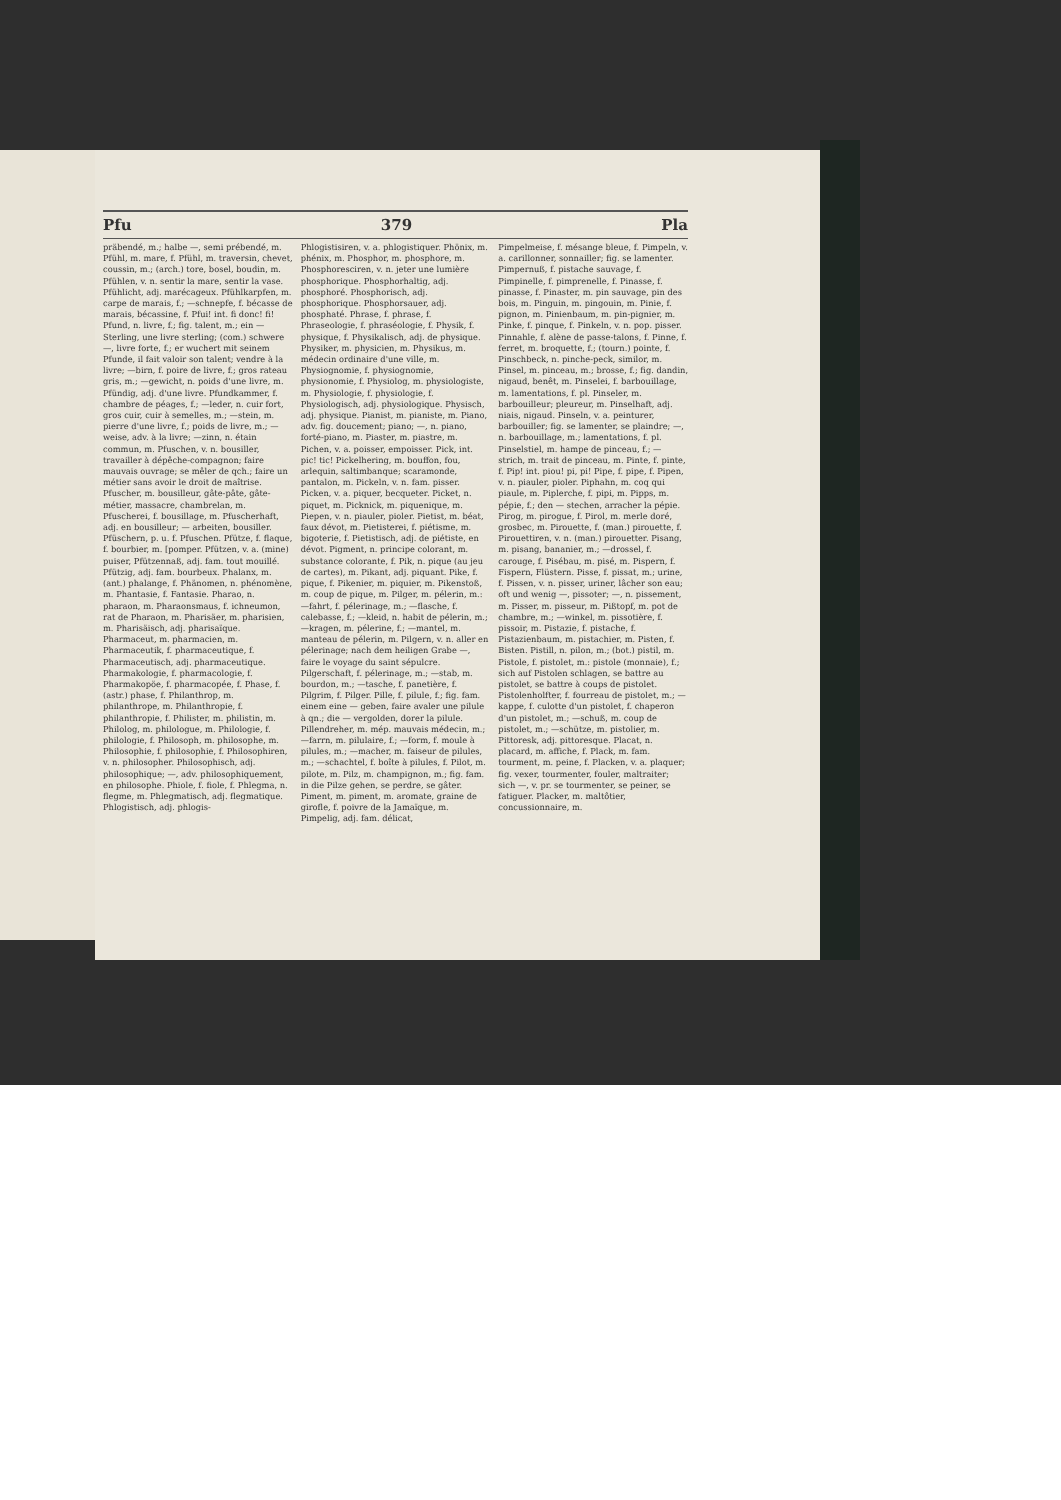Pfu 379 Pla
präbendé, m.; halbe —, semi prébendé, m. Pfühl, m. mare, f. Pfühl, m. traversin, chevet, coussin, m.; (arch.) tore, bosel, boudin, m. Pfühlen, v. n. sentir la mare, sentir la vase. Pfühlicht, adj. marécageux. Pfühlkarpfen, m. carpe de marais, f.; —schnepfe, f. bécasse de marais, bécassine, f. Pfui! int. fi donc! fi! Pfund, n. livre, f.; fig. talent, m.; ein — Sterling, une livre sterling; (com.) schwere —, livre forte, f.; er wuchert mit seinem Pfunde, il fait valoir son talent; vendre à la livre; —birn, f. poire de livre, f.; gros rateau gris, m.; —gewicht, n. poids d'une livre, m. Pfündig, adj. d'une livre. Pfundkammer, f. chambre de péages, f.; —leder, n. cuir fort, gros cuir, cuir à semelles, m.; —stein, m. pierre d'une livre, f.; poids de livre, m.; —weise, adv. à la livre; —zinn, n. étain commun, m. Pfuschen, v. n. bousiller, travailler à dépêche-compagnon; faire mauvais ouvrage; se mêler de qch.; faire un métier sans avoir le droit de maîtrise. Pfuscher, m. bousilleur, gâte-pâte, gâte-métier, massacre, chambrelan, m. Pfuscherei, f. bousillage, m. Pfuscherhaft, adj. en bousilleur; — arbeiten, bousiller. Pfüschern, p. u. f. Pfuschen. Pfütze, f. flaque, f. bourbier, m. [pomper. Pfützen, v. a. (mine) puiser, Pfützennaß, adj. fam. tout mouillé. Pfützig, adj. fam. bourbeux. Phalanx, m. (ant.) phalange, f. Phänomen, n. phénomène, m. Phantasie, f. Fantasie. Pharao, n. pharaon, m. Pharaonsmaus, f. ichneumon, rat de Pharaon, m. Pharisäer, m. pharisien, m. Pharisäisch, adj. pharisaïque. Pharmaceut, m. pharmacien, m. Pharmaceutik, f. pharmaceutique, f. Pharmaceutisch, adj. pharmaceutique. Pharmakologie, f. pharmacologie, f. Pharmakopöe, f. pharmacopée, f. Phase, f. (astr.) phase, f. Philanthrop, m. philanthrope, m. Philanthropie, f. philanthropie, f. Philister, m. philistin, m. Philolog, m. philologue, m. Philologie, f. philologie, f. Philosoph, m. philosophe, m. Philosophie, f. philosophie, f. Philosophiren, v. n. philosopher. Philosophisch, adj. philosophique; —, adv. philosophiquement, en philosophe. Phiole, f. fiole, f. Phlegma, n. flegme, m. Phlegmatisch, adj. flegmatique. Phlogistisch, adj. phlogis-
Phlogistisiren, v. a. phlogistiquer. Phönix, m. phénix, m. Phosphor, m. phosphore, m. Phosphoresciren, v. n. jeter une lumière phosphorique. Phosphorhaltig, adj. phosphoré. Phosphorisch, adj. phosphorique. Phosphorsauer, adj. phosphaté. Phrase, f. phrase, f. Phraseologie, f. phraséologie, f. Physik, f. physique, f. Physikalisch, adj. de physique. Physiker, m. physicien, m. Physikus, m. médecin ordinaire d'une ville, m. Physiognomie, f. physiognomie, physionomie, f. Physiolog, m. physiologiste, m. Physiologie, f. physiologie, f. Physiologisch, adj. physiologique. Physisch, adj. physique. Pianist, m. pianiste, m. Piano, adv. fig. doucement; piano; —, n. piano, forté-piano, m. Piaster, m. piastre, m. Pichen, v. a. poisser, empoisser. Pick, int. pic! tic! Pickelhering, m. bouffon, fou, arlequin, saltimbanque; scaramonde, pantalon, m. Pickeln, v. n. fam. pisser. Picken, v. a. piquer, becqueter. Picket, n. piquet, m. Picknick, m. piquenique, m. Piepen, v. n. piauler, pioler. Pietist, m. béat, faux dévot, m. Pietisterei, f. piétisme, m. bigoterie, f. Pietistisch, adj. de piétiste, en dévot. Pigment, n. principe colorant, m. substance colorante, f. Pik, n. pique (au jeu de cartes), m. Pikant, adj. piquant. Pike, f. pique, f. Pikenier, m. piquier, m. Pikenstoß, m. coup de pique, m. Pilger, m. pélerin, m.: —fahrt, f. pélerinage, m.; —flasche, f. calebasse, f.; —kleid, n. habit de pélerin, m.; —kragen, m. pélerine, f.; —mantel, m. manteau de pélerin, m. Pilgern, v. n. aller en pélerinage; nach dem heiligen Grabe —, faire le voyage du saint sépulcre. Pilgerschaft, f. pélerinage, m.; —stab, m. bourdon, m.; —tasche, f. panetière, f. Pilgrim, f. Pilger. Pille, f. pilule, f.; fig. fam. einem eine — geben, faire avaler une pilule à qn.; die — vergolden, dorer la pilule. Pillendreher, m. mép. mauvais médecin, m.; —farrn, m. pilulaire, f.; —form, f. moule à pilules, m.; —macher, m. faiseur de pilules, m.; —schachtel, f. boîte à pilules, f. Pilot, m. pilote, m. Pilz, m. champignon, m.; fig. fam. in die Pilze gehen, se perdre, se gâter. Piment, m. piment, m. aromate, graine de girofle, f. poivre de la Jamaïque, m. Pimpelig, adj. fam. délicat,
Pimpelmeise, f. mésange bleue, f. Pimpeln, v. a. carillonner, sonnailler; fig. se lamenter. Pimpernuß, f. pistache sauvage, f. Pimpinelle, f. pimprenelle, f. Pinasse, f. pinasse, f. Pinaster, m. pin sauvage, pin des bois, m. Pinguin, m. pingouin, m. Pinie, f. pignon, m. Pinienbaum, m. pin-pignier, m. Pinke, f. pinque, f. Pinkeln, v. n. pop. pisser. Pinnahle, f. alène de passe-talons, f. Pinne, f. ferret, m. broquette, f.; (tourn.) pointe, f. Pinschbeck, n. pinche-peck, similor, m. Pinsel, m. pinceau, m.; brosse, f.; fig. dandin, nigaud, benêt, m. Pinselei, f. barbouillage, m. lamentations, f. pl. Pinseler, m. barbouilleur; pleureur, m. Pinselhaft, adj. niais, nigaud. Pinseln, v. a. peinturer, barbouiller; fig. se lamenter, se plaindre; —, n. barbouillage, m.; lamentations, f. pl. Pinselstiel, m. hampe de pinceau, f.; —strich, m. trait de pinceau, m. Pinte, f. pinte, f. Pip! int. piou! pi, pi! Pipe, f. pipe, f. Pipen, v. n. piauler, pioler. Piphahn, m. coq qui piaule, m. Piplerche, f. pipi, m. Pipps, m. pépie, f.; den — stechen, arracher la pépie. Pirog, m. pirogue, f. Pirol, m. merle doré, grosbec, m. Pirouette, f. (man.) pirouette, f. Pirouettiren, v. n. (man.) pirouetter. Pisang, m. pisang, bananier, m.; —drossel, f. carouge, f. Pisébau, m. pisé, m. Pispern, f. Fispern, Flüstern. Pisse, f. pissat, m.; urine, f. Pissen, v. n. pisser, uriner, lâcher son eau; oft und wenig —, pissoter; —, n. pissement, m. Pisser, m. pisseur, m. Pißtopf, m. pot de chambre, m.; —winkel, m. pissotière, f. pissoir, m. Pistazie, f. pistache, f. Pistazienbaum, m. pistachier, m. Pisten, f. Bisten. Pistill, n. pilon, m.; (bot.) pistil, m. Pistole, f. pistolet, m.: pistole (monnaie), f.; sich auf Pistolen schlagen, se battre au pistolet, se battre à coups de pistolet. Pistolenholfter, f. fourreau de pistolet, m.; —kappe, f. culotte d'un pistolet, f. chaperon d'un pistolet, m.; —schuß, m. coup de pistolet, m.; —schütze, m. pistolier, m. Pittoresk, adj. pittoresque. Placat, n. placard, m. affiche, f. Plack, m. fam. tourment, m. peine, f. Placken, v. a. plaquer; fig. vexer, tourmenter, fouler, maltraiter; sich —, v. pr. se tourmenter, se peiner, se fatiguer. Placker, m. maltôtier, concussionnaire, m.